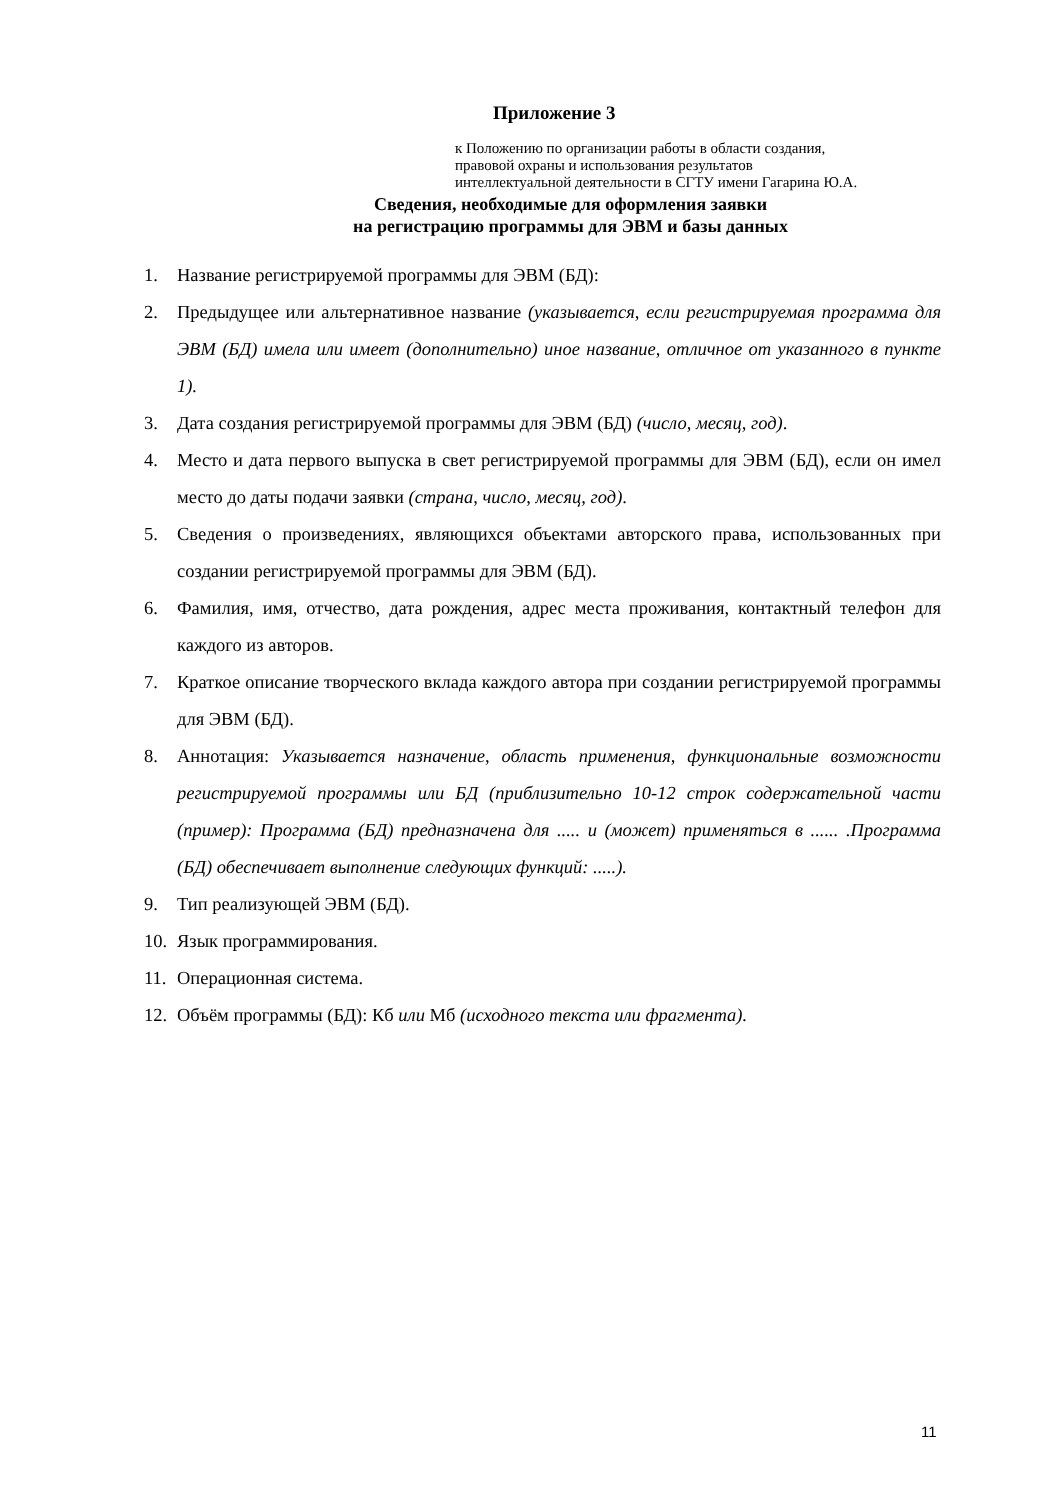Приложение 3
к Положению по организации работы в области создания,
правовой охраны и использования результатов
интеллектуальной деятельности в СГТУ имени Гагарина Ю.А.
Сведения, необходимые для оформления заявки
на регистрацию программы для ЭВМ и базы данных
1. Название регистрируемой программы для ЭВМ (БД):
2. Предыдущее или альтернативное название (указывается, если регистрируемая программа для ЭВМ (БД) имела или имеет (дополнительно) иное название, отличное от указанного в пункте 1).
3. Дата создания регистрируемой программы для ЭВМ (БД) (число, месяц, год).
4. Место и дата первого выпуска в свет регистрируемой программы для ЭВМ (БД), если он имел место до даты подачи заявки (страна, число, месяц, год).
5. Сведения о произведениях, являющихся объектами авторского права, использованных при создании регистрируемой программы для ЭВМ (БД).
6. Фамилия, имя, отчество, дата рождения, адрес места проживания, контактный телефон для каждого из авторов.
7. Краткое описание творческого вклада каждого автора при создании регистрируемой программы для ЭВМ (БД).
8. Аннотация: Указывается назначение, область применения, функциональные возможности регистрируемой программы или БД (приблизительно 10-12 строк содержательной части (пример): Программа (БД) предназначена для ..... и (может) применяться в ...... .Программа (БД) обеспечивает выполнение следующих функций: .....).
9. Тип реализующей ЭВМ (БД).
10. Язык программирования.
11. Операционная система.
12. Объём программы (БД): Кб или Мб (исходного текста или фрагмента).
11